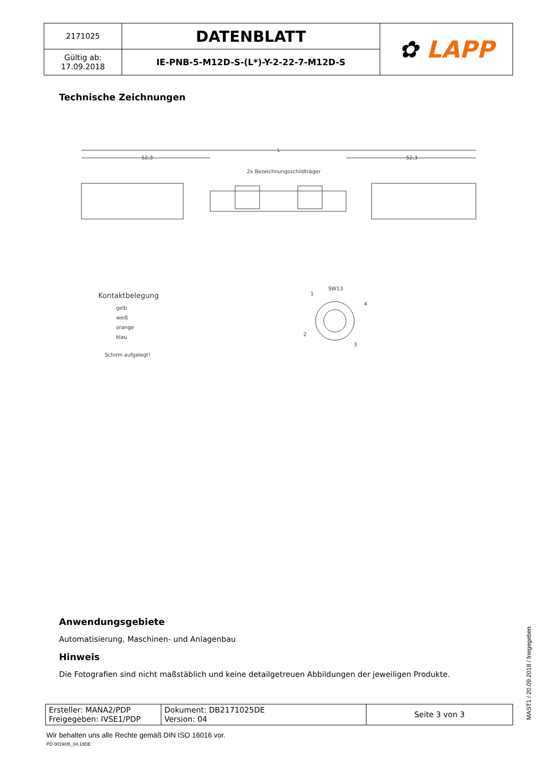| 2171025 | DATENBLATT | ✿ LAPP |
| Gültig ab: 17.09.2018 | IE-PNB-5-M12D-S-(L*)-Y-2-22-7-M12D-S | |
Technische Zeichnungen
L
52,3
52,3
2x Bezeichnungsschildträger
Kontaktbelegung
gelb
weiß
orange
blau
Schirm aufgelegt!
SW13
1
4
2
3
Anwendungsgebiete
Automatisierung, Maschinen- und Anlagenbau
Hinweis
Die Fotografien sind nicht maßstäblich und keine detailgetreuen Abbildungen der jeweiligen Produkte.
| Ersteller: MANA2/PDP Freigegeben: IVSE1/PDP | Dokument: DB2171025DE Version: 04 | Seite 3 von 3 |
Wir behalten uns alle Rechte gemäß DIN ISO 16016 vor.
PD 0019/05_04.18DE
MAST1 / 20.09.2018 / freigegeben